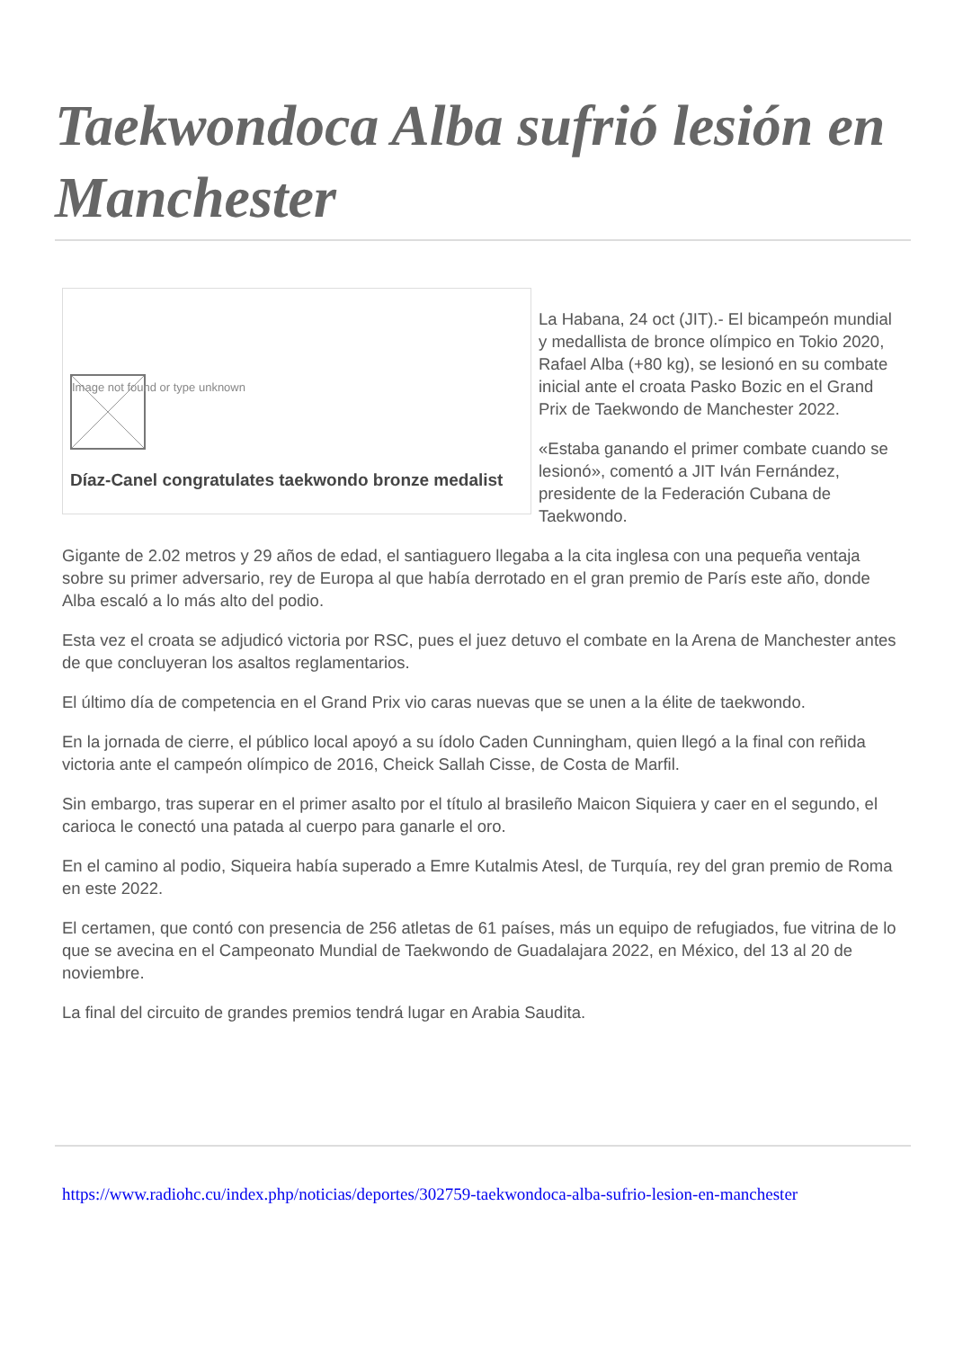Taekwondoca Alba sufrió lesión en Manchester
Image not found or type unknown
Díaz-Canel congratulates taekwondo bronze medalist
La Habana, 24 oct (JIT).- El bicampeón mundial y medallista de bronce olímpico en Tokio 2020, Rafael Alba (+80 kg), se lesionó en su combate inicial ante el croata Pasko Bozic en el Grand Prix de Taekwondo de Manchester 2022.
«Estaba ganando el primer combate cuando se lesionó», comentó a JIT Iván Fernández, presidente de la Federación Cubana de Taekwondo.
Gigante de 2.02 metros y 29 años de edad, el santiaguero llegaba a la cita inglesa con una pequeña ventaja sobre su primer adversario, rey de Europa al que había derrotado en el gran premio de París este año, donde Alba escaló a lo más alto del podio.
Esta vez el croata se adjudicó victoria por RSC, pues el juez detuvo el combate en la Arena de Manchester antes de que concluyeran los asaltos reglamentarios.
El último día de competencia en el Grand Prix vio caras nuevas que se unen a la élite de taekwondo.
En la jornada de cierre, el público local apoyó a su ídolo Caden Cunningham, quien llegó a la final con reñida victoria ante el campeón olímpico de 2016, Cheick Sallah Cisse, de Costa de Marfil.
Sin embargo, tras superar en el primer asalto por el título al brasileño Maicon Siquiera y caer en el segundo, el carioca le conectó una patada al cuerpo para ganarle el oro.
En el camino al podio, Siqueira había superado a Emre Kutalmis Atesl, de Turquía, rey del gran premio de Roma en este 2022.
El certamen, que contó con presencia de 256 atletas de 61 países, más un equipo de refugiados, fue vitrina de lo que se avecina en el Campeonato Mundial de Taekwondo de Guadalajara 2022, en México, del 13 al 20 de noviembre.
La final del circuito de grandes premios tendrá lugar en Arabia Saudita.
https://www.radiohc.cu/index.php/noticias/deportes/302759-taekwondoca-alba-sufrio-lesion-en-manchester